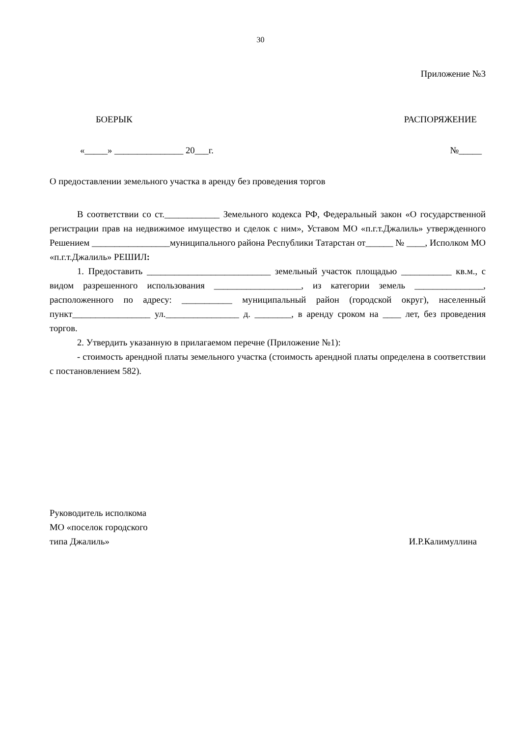30
Приложение №3
БОЕРЫК РАСПОРЯЖЕНИЕ
«_____» _______________ 20___г. №_____
О предоставлении земельного участка в аренду без проведения торгов
В соответствии со ст.____________ Земельного кодекса РФ, Федеральный закон «О государственной регистрации прав на недвижимое имущество и сделок с ним», Уставом МО «п.г.т.Джалиль» утвержденного Решением _________________муниципального района Республики Татарстан от______ № ____, Исполком МО «п.г.т.Джалиль» РЕШИЛ:
1. Предоставить ___________________________ земельный участок площадью ___________ кв.м., с видом разрешенного использования ___________________, из категории земель _______________, расположенного по адресу: ___________ муниципальный район (городской округ), населенный пункт_________________ ул.________________ д. ________, в аренду сроком на ____ лет, без проведения торгов.
2. Утвердить указанную в прилагаемом перечне (Приложение №1):
- стоимость арендной платы земельного участка (стоимость арендной платы определена в соответствии с постановлением 582).
Руководитель исполкома
МО «поселок городского
типа Джалиль» И.Р.Калимуллина